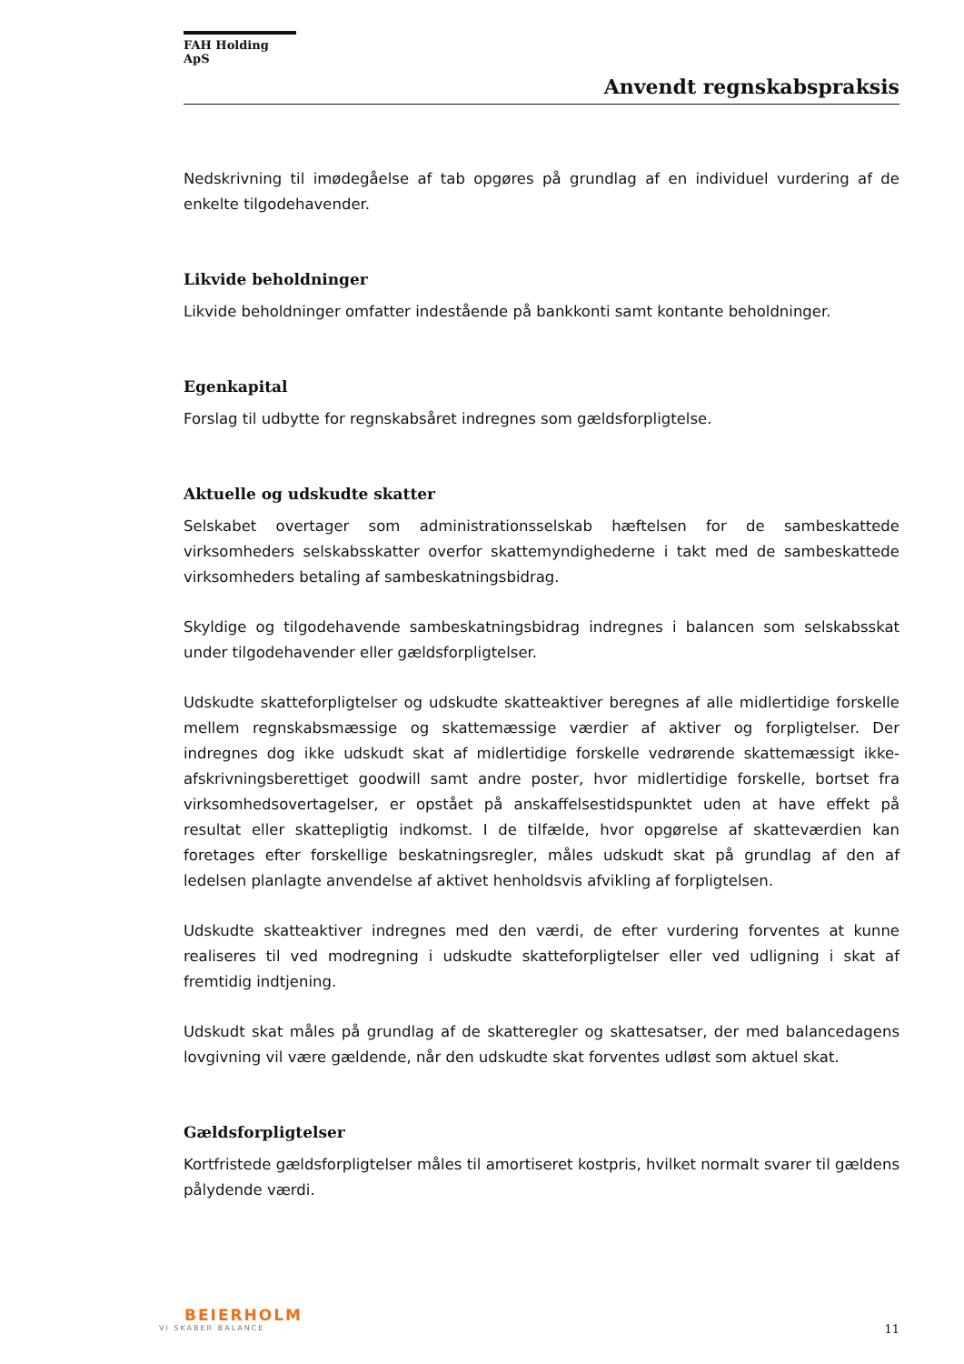FAH Holding ApS
Anvendt regnskabspraksis
Nedskrivning til imødegåelse af tab opgøres på grundlag af en individuel vurdering af de enkelte tilgodehavender.
Likvide beholdninger
Likvide beholdninger omfatter indestående på bankkonti samt kontante beholdninger.
Egenkapital
Forslag til udbytte for regnskabsåret indregnes som gældsforpligtelse.
Aktuelle og udskudte skatter
Selskabet overtager som administrationsselskab hæftelsen for de sambeskattede virksomheders selskabsskatter overfor skattemyndighederne i takt med de sambeskattede virksomheders betaling af sambeskatningsbidrag.
Skyldige og tilgodehavende sambeskatningsbidrag indregnes i balancen som selskabsskat under tilgodehavender eller gældsforpligtelser.
Udskudte skatteforpligtelser og udskudte skatteaktiver beregnes af alle midlertidige forskelle mellem regnskabsmæssige og skattemæssige værdier af aktiver og forpligtelser. Der indregnes dog ikke udskudt skat af midlertidige forskelle vedrørende skattemæssigt ikke-afskrivningsberettiget goodwill samt andre poster, hvor midlertidige forskelle, bortset fra virksomhedsovertagelser, er opstået på anskaffelsestidspunktet uden at have effekt på resultat eller skattepligtig indkomst. I de tilfælde, hvor opgørelse af skatteværdien kan foretages efter forskellige beskatningsregler, måles udskudt skat på grundlag af den af ledelsen planlagte anvendelse af aktivet henholdsvis afvikling af forpligtelsen.
Udskudte skatteaktiver indregnes med den værdi, de efter vurdering forventes at kunne realiseres til ved modregning i udskudte skatteforpligtelser eller ved udligning i skat af fremtidig indtjening.
Udskudt skat måles på grundlag af de skatteregler og skattesatser, der med balancedagens lovgivning vil være gældende, når den udskudte skat forventes udløst som aktuel skat.
Gældsforpligtelser
Kortfristede gældsforpligtelser måles til amortiseret kostpris, hvilket normalt svarer til gældens pålydende værdi.
BEIERHOLM
VI SKABER BALANCE
11